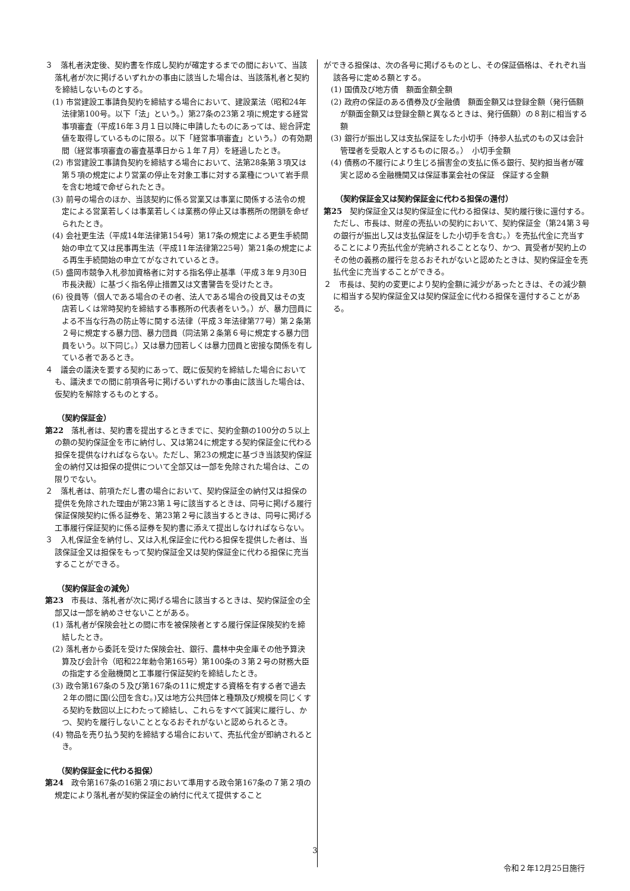３　落札者決定後、契約書を作成し契約が確定するまでの間において、当該落札者が次に掲げるいずれかの事由に該当した場合は、当該落札者と契約を締結しないものとする。
(1) 市営建設工事請負契約を締結する場合において、建設業法（昭和24年法律第100号。以下「法」という。）第27条の23第２項に規定する経営事項審査（平成16年３月１日以降に申請したものにあっては、総合評定値を取得しているものに限る。以下「経営事項審査」という。）の有効期間（経営事項審査の審査基準日から１年７月）を経過したとき。
(2) 市営建設工事請負契約を締結する場合において、法第28条第３項又は第５項の規定により営業の停止を対象工事に対する業種について岩手県を含む地域で命ぜられたとき。
(3) 前号の場合のほか、当該契約に係る営業又は事業に関係する法令の規定による営業若しくは事業若しくは業務の停止又は事務所の閉鎖を命ぜられたとき。
(4) 会社更生法（平成14年法律第154号）第17条の規定による更生手続開始の申立て又は民事再生法（平成11年法律第225号）第21条の規定による再生手続開始の申立てがなされているとき。
(5) 盛岡市競争入札参加資格者に対する指名停止基準（平成３年９月30日市長決裁）に基づく指名停止措置又は文書警告を受けたとき。
(6) 役員等（個人である場合のその者、法人である場合の役員又はその支店若しくは常時契約を締結する事務所の代表者をいう。）が、暴力団員による不当な行為の防止等に関する法律（平成３年法律第77号）第２条第２号に規定する暴力団、暴力団員（同法第２条第６号に規定する暴力団員をいう。以下同じ。）又は暴力団若しくは暴力団員と密接な関係を有している者であるとき。
４　議会の議決を要する契約にあって、既に仮契約を締結した場合においても、議決までの間に前項各号に掲げるいずれかの事由に該当した場合は、仮契約を解除するものとする。
（契約保証金）
第22　落札者は、契約書を提出するときまでに、契約金額の100分の５以上の額の契約保証金を市に納付し、又は第24に規定する契約保証金に代わる担保を提供なければならない。ただし、第23の規定に基づき当該契約保証金の納付又は担保の提供について全部又は一部を免除された場合は、この限りでない。
２　落札者は、前項ただし書の場合において、契約保証金の納付又は担保の提供を免除された理由が第23第１号に該当するときは、同号に掲げる履行保証保険契約に係る証券を、第23第２号に該当するときは、同号に掲げる工事履行保証契約に係る証券を契約書に添えて提出しなければならない。
３　入札保証金を納付し、又は入札保証金に代わる担保を提供した者は、当該保証金又は担保をもって契約保証金又は契約保証金に代わる担保に充当することができる。
（契約保証金の減免）
第23　市長は、落札者が次に掲げる場合に該当するときは、契約保証金の全部又は一部を納めさせないことがある。
(1) 落札者が保険会社との間に市を被保険者とする履行保証保険契約を締結したとき。
(2) 落札者から委託を受けた保険会社、銀行、農林中央金庫その他予算決算及び会計令（昭和22年勅令第165号）第100条の３第２号の財務大臣の指定する金融機関と工事履行保証契約を締結したとき。
(3) 政令第167条の５及び第167条の11に規定する資格を有する者で過去２年の間に国(公団を含む。)又は地方公共団体と種類及び規模を同じくする契約を数回以上にわたって締結し、これらをすべて誠実に履行し、かつ、契約を履行しないこととなるおそれがないと認められるとき。
(4) 物品を売り払う契約を締結する場合において、売払代金が即納されるとき。
（契約保証金に代わる担保）
第24　政令第167条の16第２項において準用する政令第167条の７第２項の規定により落札者が契約保証金の納付に代えて提供すること
ができる担保は、次の各号に掲げるものとし、その保証価格は、それぞれ当該各号に定める額とする。
(1) 国債及び地方債　額面金額全額
(2) 政府の保証のある債券及び金融債　額面金額又は登録金額（発行価額が額面金額又は登録金額と異なるときは、発行価額）の８割に相当する額
(3) 銀行が振出し又は支払保証をした小切手（持参人払式のもの又は会計管理者を受取人とするものに限る。）　小切手金額
(4) 債務の不履行により生じる損害金の支払に係る銀行、契約担当者が確実と認める金融機関又は保証事業会社の保証　保証する金額
（契約保証金又は契約保証金に代わる担保の還付）
第25　契約保証金又は契約保証金に代わる担保は、契約履行後に還付する。ただし、市長は、財産の売払いの契約において、契約保証金（第24第３号の銀行が振出し又は支払保証をした小切手を含む。）を売払代金に充当することにより売払代金が完納されることとなり、かつ、買受者が契約上のその他の義務の履行を怠るおそれがないと認めたときは、契約保証金を売払代金に充当することができる。
２　市長は、契約の変更により契約金額に減少があったときは、その減少額に相当する契約保証金又は契約保証金に代わる担保を還付することがある。
3
令和２年12月25日施行